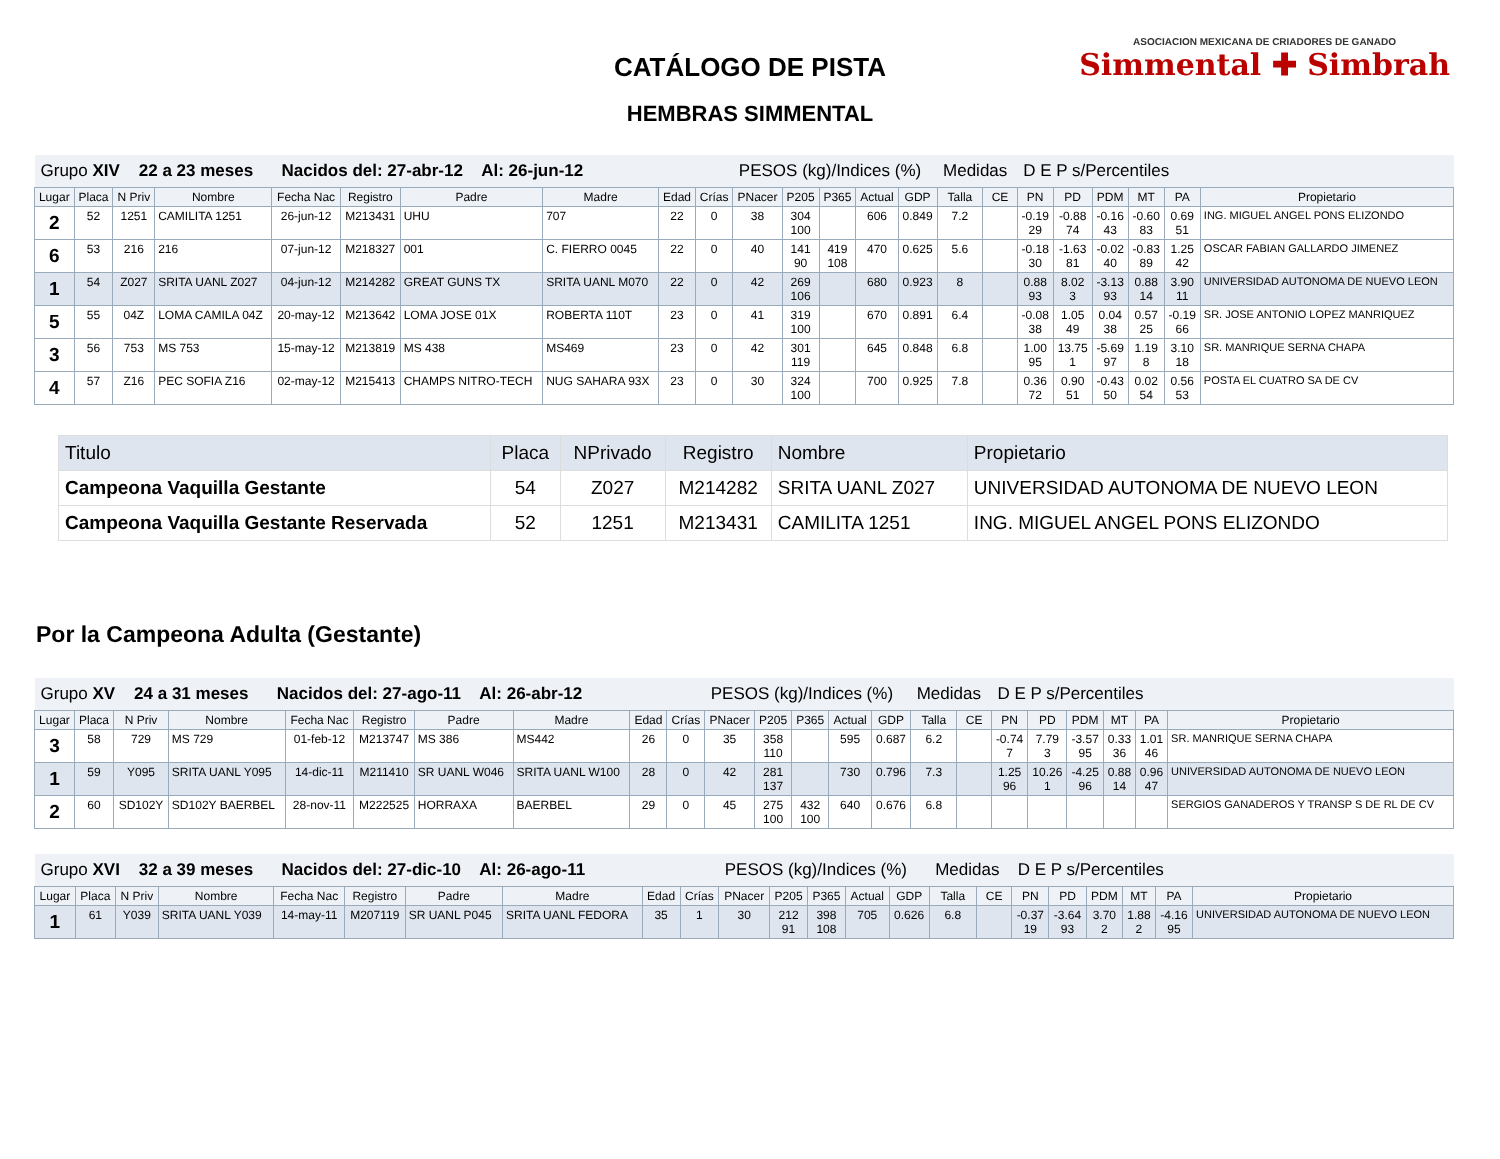CATÁLOGO DE PISTA
HEMBRAS SIMMENTAL
ASOCIACION MEXICANA DE CRIADORES DE GANADO
Simmental ✚ Simbrah
| Grupo XIV 22 a 23 meses Nacidos del: 27-abr-12 Al: 26-jun-12 | | | | | | | | | | PESOS (kg)/Indices (%) | | | | | Medidas | | D E P s/Percentiles | | | | | |
| Lugar | Placa | N Priv | Nombre | Fecha Nac | Registro | Padre | Madre | Edad | Crías | PNacer | P205 | P365 | Actual | GDP | Talla | CE | PN | PD | PDM | MT | PA | Propietario |
| 2 | 52 | 1251 | CAMILITA 1251 | 26-jun-12 | M213431 | UHU | 707 | 22 | 0 | 38 | 304 100 | | 606 | 0.849 | 7.2 | | -0.19 29 | -0.88 74 | -0.16 43 | -0.60 83 | 0.69 51 | ING. MIGUEL ANGEL PONS ELIZONDO |
| 6 | 53 | 216 | 216 | 07-jun-12 | M218327 | 001 | C. FIERRO 0045 | 22 | 0 | 40 | 141 90 | 419 108 | 470 | 0.625 | 5.6 | | -0.18 30 | -1.63 81 | -0.02 40 | -0.83 89 | 1.25 42 | OSCAR FABIAN GALLARDO JIMENEZ |
| 1 | 54 | Z027 | SRITA UANL Z027 | 04-jun-12 | M214282 | GREAT GUNS TX | SRITA UANL M070 | 22 | 0 | 42 | 269 106 | | 680 | 0.923 | 8 | | 0.88 93 | 8.02 3 | -3.13 93 | 0.88 14 | 3.90 11 | UNIVERSIDAD AUTONOMA DE NUEVO LEON |
| 5 | 55 | 04Z | LOMA CAMILA 04Z | 20-may-12 | M213642 | LOMA JOSE 01X | ROBERTA 110T | 23 | 0 | 41 | 319 100 | | 670 | 0.891 | 6.4 | | -0.08 38 | 1.05 49 | 0.04 38 | 0.57 25 | -0.19 66 | SR. JOSE ANTONIO LOPEZ MANRIQUEZ |
| 3 | 56 | 753 | MS 753 | 15-may-12 | M213819 | MS 438 | MS469 | 23 | 0 | 42 | 301 119 | | 645 | 0.848 | 6.8 | | 1.00 95 | 13.75 1 | -5.69 97 | 1.19 8 | 3.10 18 | SR. MANRIQUE SERNA CHAPA |
| 4 | 57 | Z16 | PEC SOFIA Z16 | 02-may-12 | M215413 | CHAMPS NITRO-TECH | NUG SAHARA 93X | 23 | 0 | 30 | 324 100 | | 700 | 0.925 | 7.8 | | 0.36 72 | 0.90 51 | -0.43 50 | 0.02 54 | 0.56 53 | POSTA EL CUATRO SA DE CV |
| Titulo | Placa | NPrivado | Registro | Nombre | Propietario |
| --- | --- | --- | --- | --- | --- |
| Campeona Vaquilla Gestante | 54 | Z027 | M214282 | SRITA UANL Z027 | UNIVERSIDAD AUTONOMA DE NUEVO LEON |
| Campeona Vaquilla Gestante Reservada | 52 | 1251 | M213431 | CAMILITA 1251 | ING. MIGUEL ANGEL PONS ELIZONDO |
Por la Campeona Adulta (Gestante)
| Grupo XV 24 a 31 meses Nacidos del: 27-ago-11 Al: 26-abr-12 | | | | | | | | | | PESOS (kg)/Indices (%) | | | | | Medidas | | D E P s/Percentiles | | | | | |
| Lugar | Placa | N Priv | Nombre | Fecha Nac | Registro | Padre | Madre | Edad | Crías | PNacer | P205 | P365 | Actual | GDP | Talla | CE | PN | PD | PDM | MT | PA | Propietario |
| 3 | 58 | 729 | MS 729 | 01-feb-12 | M213747 | MS 386 | MS442 | 26 | 0 | 35 | 358 110 | | 595 | 0.687 | 6.2 | | -0.74 7 | 7.79 3 | -3.57 95 | 0.33 36 | 1.01 46 | SR. MANRIQUE SERNA CHAPA |
| 1 | 59 | Y095 | SRITA UANL Y095 | 14-dic-11 | M211410 | SR UANL W046 | SRITA UANL W100 | 28 | 0 | 42 | 281 137 | | 730 | 0.796 | 7.3 | | 1.25 96 | 10.26 1 | -4.25 96 | 0.88 14 | 0.96 47 | UNIVERSIDAD AUTONOMA DE NUEVO LEON |
| 2 | 60 | SD102Y | SD102Y BAERBEL | 28-nov-11 | M222525 | HORRAXA | BAERBEL | 29 | 0 | 45 | 275 100 | 432 100 | 640 | 0.676 | 6.8 | | | | | | | SERGIOS GANADEROS Y TRANSP S DE RL DE CV |
| Grupo XVI 32 a 39 meses Nacidos del: 27-dic-10 Al: 26-ago-11 | | | | | | | | | | PESOS (kg)/Indices (%) | | | | | Medidas | | D E P s/Percentiles | | | | | |
| Lugar | Placa | N Priv | Nombre | Fecha Nac | Registro | Padre | Madre | Edad | Crías | PNacer | P205 | P365 | Actual | GDP | Talla | CE | PN | PD | PDM | MT | PA | Propietario |
| 1 | 61 | Y039 | SRITA UANL Y039 | 14-may-11 | M207119 | SR UANL P045 | SRITA UANL FEDORA | 35 | 1 | 30 | 212 91 | 398 108 | 705 | 0.626 | 6.8 | | -0.37 19 | -3.64 93 | 3.70 2 | 1.88 2 | -4.16 95 | UNIVERSIDAD AUTONOMA DE NUEVO LEON |